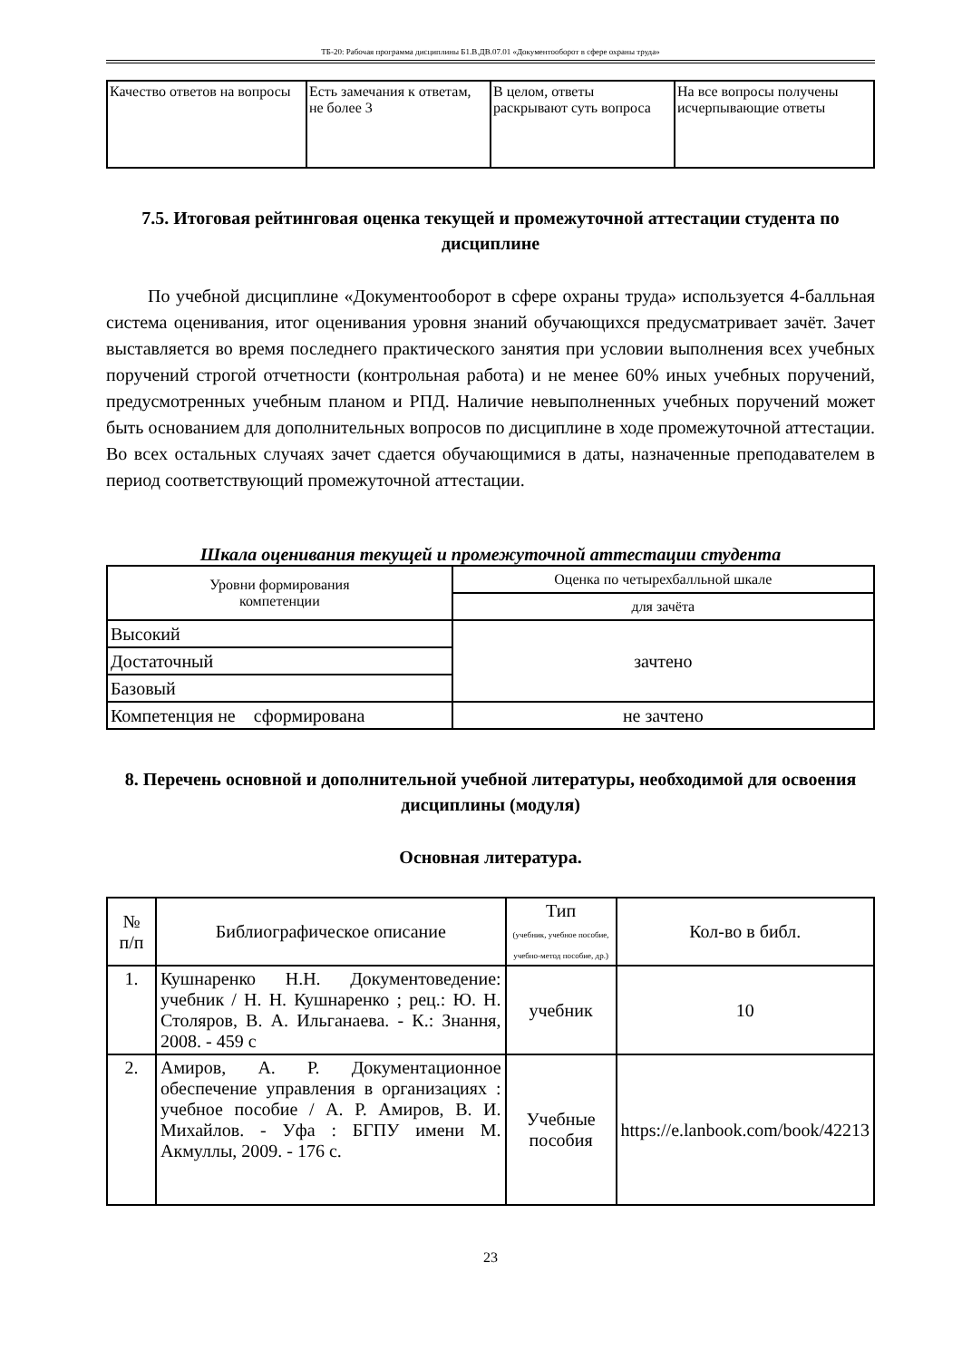ТБ-20: Рабочая программа дисциплины Б1.В.ДВ.07.01 «Документооборот в сфере охраны труда»
| Качество ответов на вопросы | Есть замечания к ответам, не более 3 | В целом, ответы раскрывают суть вопроса | На все вопросы получены исчерпывающие ответы |
7.5. Итоговая рейтинговая оценка текущей и промежуточной аттестации студента по дисциплине
По учебной дисциплине «Документооборот в сфере охраны труда» используется 4-балльная система оценивания, итог оценивания уровня знаний обучающихся предусматривает зачёт. Зачет выставляется во время последнего практического занятия при условии выполнения всех учебных поручений строгой отчетности (контрольная работа) и не менее 60% иных учебных поручений, предусмотренных учебным планом и РПД. Наличие невыполненных учебных поручений может быть основанием для дополнительных вопросов по дисциплине в ходе промежуточной аттестации. Во всех остальных случаях зачет сдается обучающимися в даты, назначенные преподавателем в период соответствующий промежуточной аттестации.
Шкала оценивания текущей и промежуточной аттестации студента
| Уровни формирования компетенции | Оценка по четырехбалльной шкале |
| | для зачёта |
| Высокий | зачтено |
| Достаточный | |
| Базовый | |
| Компетенция не сформирована | не зачтено |
8. Перечень основной и дополнительной учебной литературы, необходимой для освоения дисциплины (модуля)
Основная литература.
| № п/п | Библиографическое описание | Тип (учебник, учебное пособие, учебно-метод пособие, др.) | Кол-во в библ. |
| 1. | Кушнаренко Н.Н. Документоведение: учебник / Н. Н. Кушнаренко ; рец.: Ю. Н. Столяров, В. А. Ильганаева. - К.: Знання, 2008. - 459 с | учебник | 10 |
| 2. | Амиров, А. Р. Документационное обеспечение управления в организациях : учебное пособие / А. Р. Амиров, В. И. Михайлов. - Уфа : БГПУ имени М. Акмуллы, 2009. - 176 с. | Учебные пособия | https://e.lanbook.com/book/42213 |
23